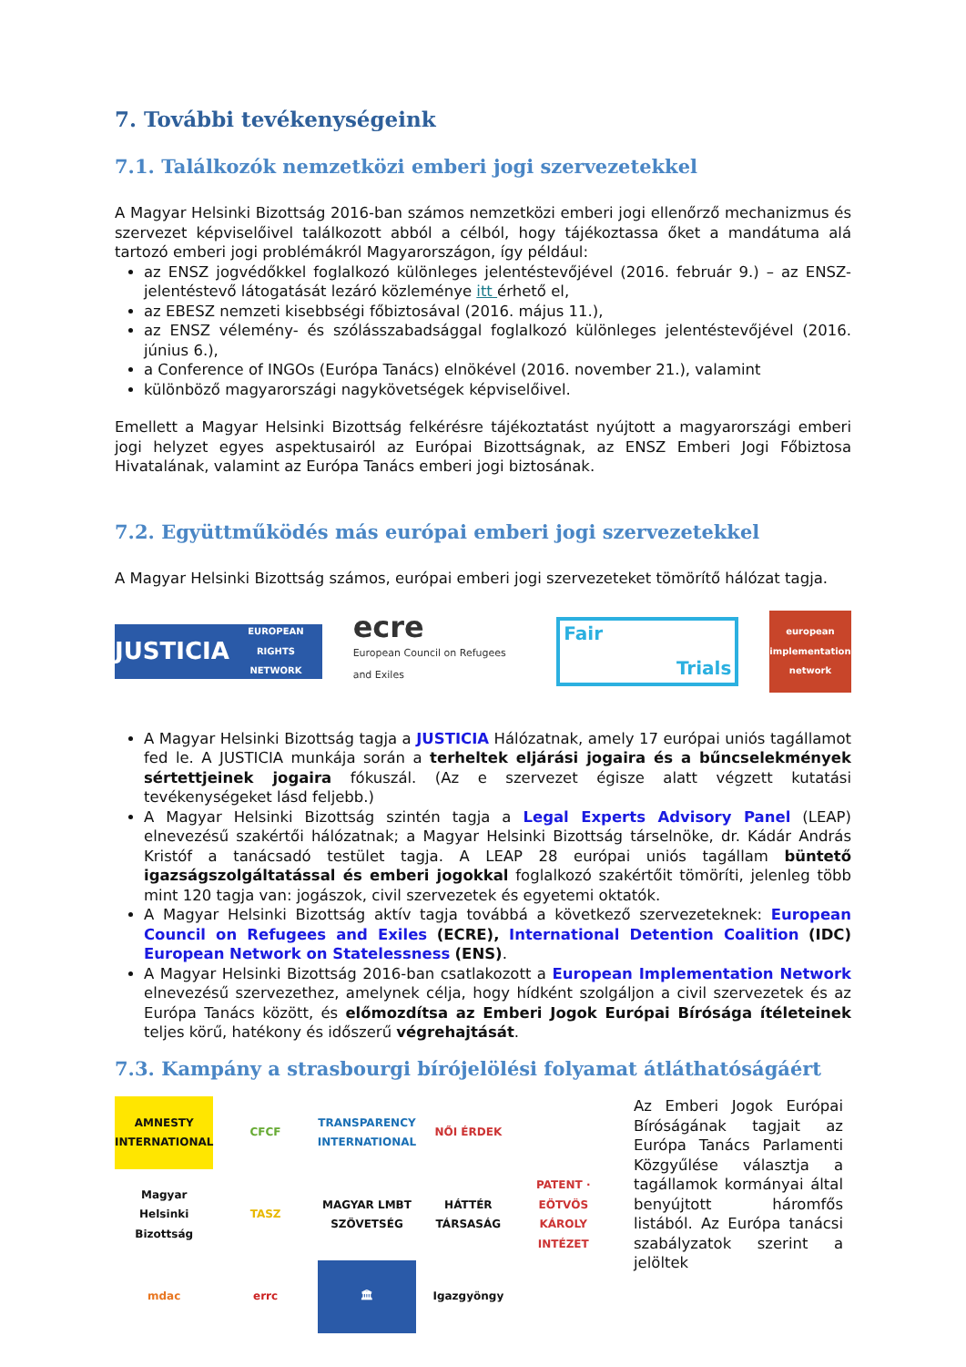7. További tevékenységeink
7.1. Találkozók nemzetközi emberi jogi szervezetekkel
A Magyar Helsinki Bizottság 2016-ban számos nemzetközi emberi jogi ellenőrző mechanizmus és szervezet képviselőivel találkozott abból a célból, hogy tájékoztassa őket a mandátuma alá tartozó emberi jogi problémákról Magyarországon, így például:
az ENSZ jogvédőkkel foglalkozó különleges jelentéstevőjével (2016. február 9.) – az ENSZ-jelentéstevő látogatását lezáró közleménye itt érhető el,
az EBESZ nemzeti kisebbségi főbiztosával (2016. május 11.),
az ENSZ vélemény- és szólásszabadsággal foglalkozó különleges jelentéstevőjével (2016. június 6.),
a Conference of INGOs (Európa Tanács) elnökével (2016. november 21.), valamint
különböző magyarországi nagykövetségek képviselőivel.
Emellett a Magyar Helsinki Bizottság felkérésre tájékoztatást nyújtott a magyarországi emberi jogi helyzet egyes aspektusairól az Európai Bizottságnak, az ENSZ Emberi Jogi Főbiztosa Hivatalának, valamint az Európa Tanács emberi jogi biztosának.
7.2. Együttműködés más európai emberi jogi szervezetekkel
A Magyar Helsinki Bizottság számos, európai emberi jogi szervezeteket tömörítő hálózat tagja.
JUSTICIA
EUROPEAN RIGHTS NETWORK
ecre
European Council on Refugees and Exiles
Fair Trials
european implementation network
A Magyar Helsinki Bizottság tagja a JUSTICIA Hálózatnak, amely 17 európai uniós tagállamot fed le. A JUSTICIA munkája során a terheltek eljárási jogaira és a bűncselekmények sértettjeinek jogaira fókuszál. (Az e szervezet égisze alatt végzett kutatási tevékenységeket lásd feljebb.)
A Magyar Helsinki Bizottság szintén tagja a Legal Experts Advisory Panel (LEAP) elnevezésű szakértői hálózatnak; a Magyar Helsinki Bizottság társelnöke, dr. Kádár András Kristóf a tanácsadó testület tagja. A LEAP 28 európai uniós tagállam büntető igazságszolgáltatással és emberi jogokkal foglalkozó szakértőit tömöríti, jelenleg több mint 120 tagja van: jogászok, civil szervezetek és egyetemi oktatók.
A Magyar Helsinki Bizottság aktív tagja továbbá a következő szervezeteknek: European Council on Refugees and Exiles (ECRE), International Detention Coalition (IDC) European Network on Statelessness (ENS).
A Magyar Helsinki Bizottság 2016-ban csatlakozott a European Implementation Network elnevezésű szervezethez, amelynek célja, hogy hídként szolgáljon a civil szervezetek és az Európa Tanács között, és előmozdítsa az Emberi Jogok Európai Bírósága ítéleteinek teljes körű, hatékony és időszerű végrehajtását.
7.3. Kampány a strasbourgi bírójelölési folyamat átláthatóságáért
AMNESTY INTERNATIONAL
CFCF
TRANSPARENCY INTERNATIONAL
NŐI ÉRDEK
Magyar Helsinki Bizottság
TASZ
MAGYAR LMBT SZÖVETSÉG
HÁTTÉR TÁRSASÁG
PATENT · EÖTVÖS KÁROLY INTÉZET
mdac
errc
🏛
Igazgyöngy
Az Emberi Jogok Európai Bíróságának tagjait az Európa Tanács Parlamenti Közgyűlése választja a tagállamok kormányai által benyújtott háromfős listából. Az Európa tanácsi szabályzatok szerint a jelöltek